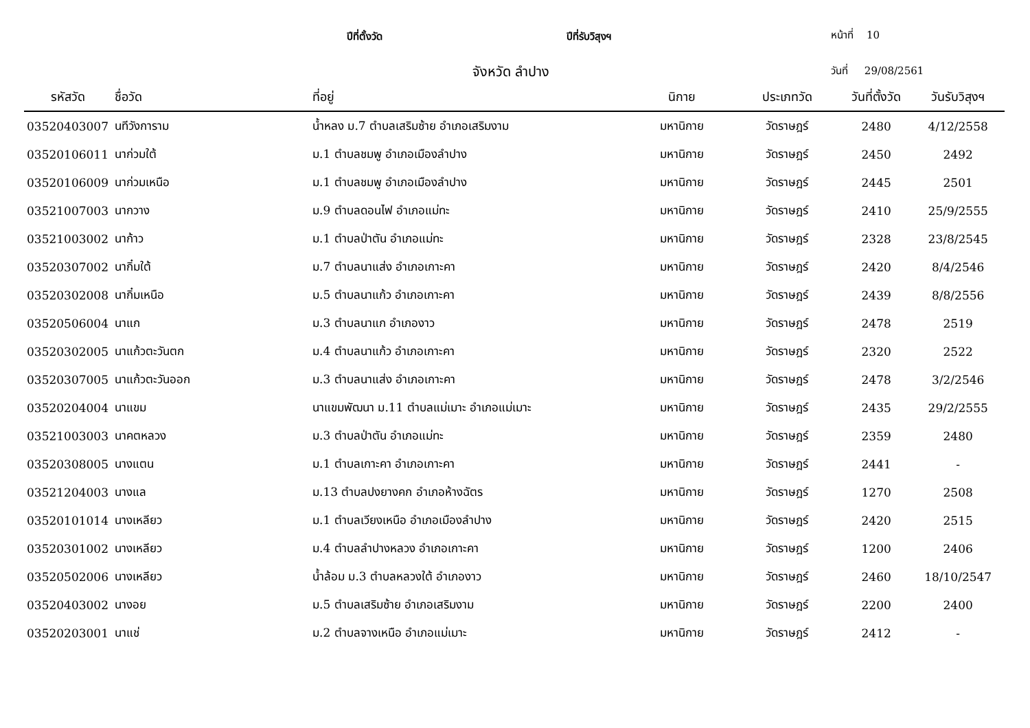ปีที่ตั้งวัด ปีที่รับวิสุงฯ หน้าที่ 10
จังหวัด ลำปาง วันที่ 29/08/2561
| รหัสวัด | ชื่อวัด | ที่อยู่ | นิกาย | ประเภทวัด | วันที่ตั้งวัด | วันรับวิสุงฯ |
| --- | --- | --- | --- | --- | --- | --- |
| 03520403007 | นทีวังการาม | น้ำหลง ม.7 ตำบลเสริมซ้าย อำเภอเสริมงาม | มหานิกาย | วัดราษฎร์ | 2480 | 4/12/2558 |
| 03520106011 | นาก่วมใต้ | ม.1 ตำบลชมพู อำเภอเมืองลำปาง | มหานิกาย | วัดราษฎร์ | 2450 | 2492 |
| 03520106009 | นาก่วมเหนือ | ม.1 ตำบลชมพู อำเภอเมืองลำปาง | มหานิกาย | วัดราษฎร์ | 2445 | 2501 |
| 03521007003 | นากวาง | ม.9 ตำบลดอนไฟ อำเภอแม่ทะ | มหานิกาย | วัดราษฎร์ | 2410 | 25/9/2555 |
| 03521003002 | นาก้าว | ม.1 ตำบลป่าตัน อำเภอแม่ทะ | มหานิกาย | วัดราษฎร์ | 2328 | 23/8/2545 |
| 03520307002 | นากิ๋มใต้ | ม.7 ตำบลนาแส่ง อำเภอเกาะคา | มหานิกาย | วัดราษฎร์ | 2420 | 8/4/2546 |
| 03520302008 | นากิ๋มเหนือ | ม.5 ตำบลนาแก้ว อำเภอเกาะคา | มหานิกาย | วัดราษฎร์ | 2439 | 8/8/2556 |
| 03520506004 | นาแก | ม.3 ตำบลนาแก อำเภองาว | มหานิกาย | วัดราษฎร์ | 2478 | 2519 |
| 03520302005 | นาแก้วตะวันตก | ม.4 ตำบลนาแก้ว อำเภอเกาะคา | มหานิกาย | วัดราษฎร์ | 2320 | 2522 |
| 03520307005 | นาแก้วตะวันออก | ม.3 ตำบลนาแส่ง อำเภอเกาะคา | มหานิกาย | วัดราษฎร์ | 2478 | 3/2/2546 |
| 03520204004 | นาแขม | นาแขมพัฒนา ม.11 ตำบลแม่เมาะ อำเภอแม่เมาะ | มหานิกาย | วัดราษฎร์ | 2435 | 29/2/2555 |
| 03521003003 | นาคตหลวง | ม.3 ตำบลป่าตัน อำเภอแม่ทะ | มหานิกาย | วัดราษฎร์ | 2359 | 2480 |
| 03520308005 | นางแตน | ม.1 ตำบลเกาะคา อำเภอเกาะคา | มหานิกาย | วัดราษฎร์ | 2441 | - |
| 03521204003 | นางแล | ม.13 ตำบลปงยางคก อำเภอห้างฉัตร | มหานิกาย | วัดราษฎร์ | 1270 | 2508 |
| 03520101014 | นางเหลียว | ม.1 ตำบลเวียงเหนือ อำเภอเมืองลำปาง | มหานิกาย | วัดราษฎร์ | 2420 | 2515 |
| 03520301002 | นางเหลียว | ม.4 ตำบลลำปางหลวง อำเภอเกาะคา | มหานิกาย | วัดราษฎร์ | 1200 | 2406 |
| 03520502006 | นางเหลียว | น้ำล้อม ม.3 ตำบลหลวงใต้ อำเภองาว | มหานิกาย | วัดราษฎร์ | 2460 | 18/10/2547 |
| 03520403002 | นางอย | ม.5 ตำบลเสริมซ้าย อำเภอเสริมงาม | มหานิกาย | วัดราษฎร์ | 2200 | 2400 |
| 03520203001 | นาแช่ | ม.2 ตำบลจางเหนือ อำเภอแม่เมาะ | มหานิกาย | วัดราษฎร์ | 2412 | - |